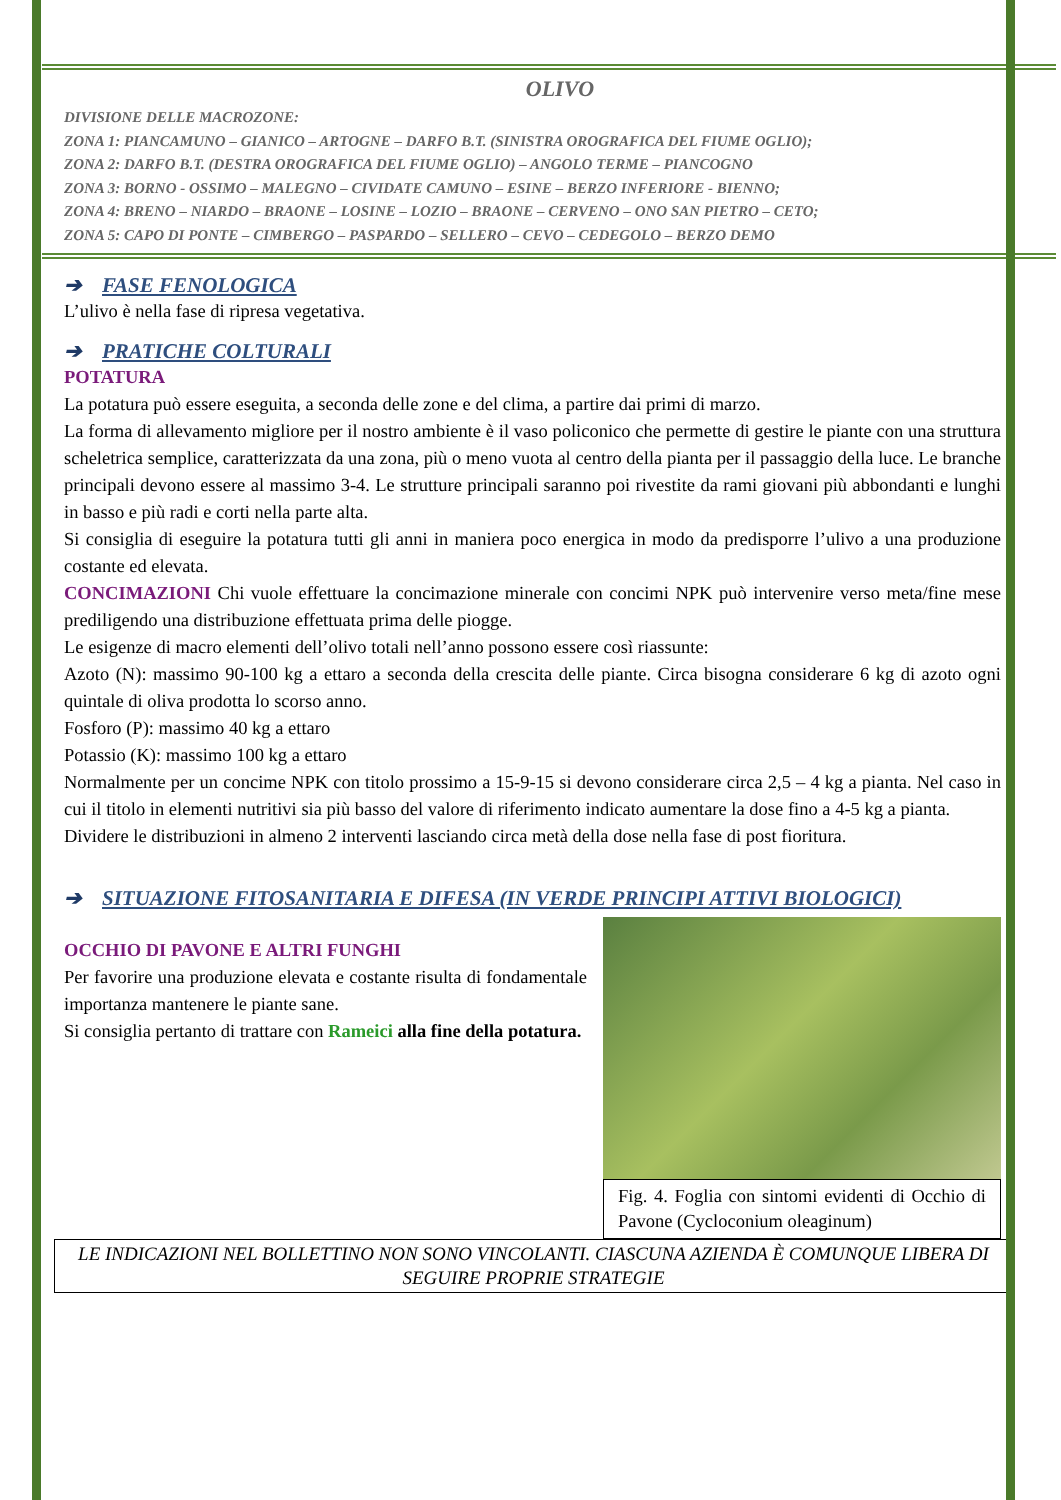OLIVO
DIVISIONE DELLE MACROZONE:
ZONA 1: PIANCAMUNO – GIANICO – ARTOGNE – DARFO B.T. (SINISTRA OROGRAFICA DEL FIUME OGLIO);
ZONA 2: DARFO B.T. (DESTRA OROGRAFICA DEL FIUME OGLIO) – ANGOLO TERME – PIANCOGNO
ZONA 3: BORNO - OSSIMO – MALEGNO – CIVIDATE CAMUNO – ESINE – BERZO INFERIORE - BIENNO;
ZONA 4: BRENO – NIARDO – BRAONE – LOSINE – LOZIO – BRAONE – CERVENO – ONO SAN PIETRO – CETO;
ZONA 5: CAPO DI PONTE – CIMBERGO – PASPARDO – SELLERO – CEVO – CEDEGOLO – BERZO DEMO
➔ FASE FENOLOGICA
L’ulivo è nella fase di ripresa vegetativa.
➔ PRATICHE COLTURALI
POTATURA
La potatura può essere eseguita, a seconda delle zone e del clima, a partire dai primi di marzo.
La forma di allevamento migliore per il nostro ambiente è il vaso policonico che permette di gestire le piante con una struttura scheletrica semplice, caratterizzata da una zona, più o meno vuota al centro della pianta per il passaggio della luce. Le branche principali devono essere al massimo 3-4. Le strutture principali saranno poi rivestite da rami giovani più abbondanti e lunghi in basso e più radi e corti nella parte alta.
Si consiglia di eseguire la potatura tutti gli anni in maniera poco energica in modo da predisporre l’ulivo a una produzione costante ed elevata.
CONCIMAZIONI Chi vuole effettuare la concimazione minerale con concimi NPK può intervenire verso meta/fine mese prediligendo una distribuzione effettuata prima delle piogge.
Le esigenze di macro elementi dell’olivo totali nell’anno possono essere così riassunte:
Azoto (N): massimo 90-100 kg a ettaro a seconda della crescita delle piante. Circa bisogna considerare 6 kg di azoto ogni quintale di oliva prodotta lo scorso anno.
Fosforo (P): massimo 40 kg a ettaro
Potassio (K): massimo 100 kg a ettaro
Normalmente per un concime NPK con titolo prossimo a 15-9-15 si devono considerare circa 2,5 – 4 kg a pianta. Nel caso in cui il titolo in elementi nutritivi sia più basso del valore di riferimento indicato aumentare la dose fino a 4-5 kg a pianta.
Dividere le distribuzioni in almeno 2 interventi lasciando circa metà della dose nella fase di post fioritura.
➔ SITUAZIONE FITOSANITARIA E DIFESA (IN VERDE PRINCIPI ATTIVI BIOLOGICI)
Fig. 4. Foglia con sintomi evidenti di Occhio di Pavone (Cycloconium oleaginum)
OCCHIO DI PAVONE E ALTRI FUNGHI
Per favorire una produzione elevata e costante risulta di fondamentale importanza mantenere le piante sane.
Si consiglia pertanto di trattare con Rameici alla fine della potatura.
LE INDICAZIONI NEL BOLLETTINO NON SONO VINCOLANTI. CIASCUNA AZIENDA È COMUNQUE LIBERA DI SEGUIRE PROPRIE STRATEGIE